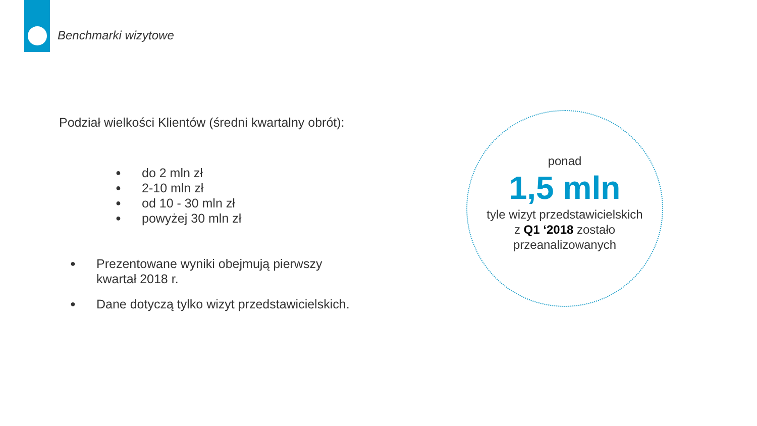Benchmarki wizytowe
Podział wielkości Klientów (średni kwartalny obrót):
● do 2 mln zł
● 2-10 mln zł
● od 10 - 30 mln zł
● powyżej 30 mln zł
● Prezentowane wyniki obejmują pierwszy
kwartał 2018 r.
● Dane dotyczą tylko wizyt przedstawicielskich.
ponad
1,5 mln
tyle wizyt przedstawicielskich
z Q1 ‘2018 zostało
przeanalizowanych